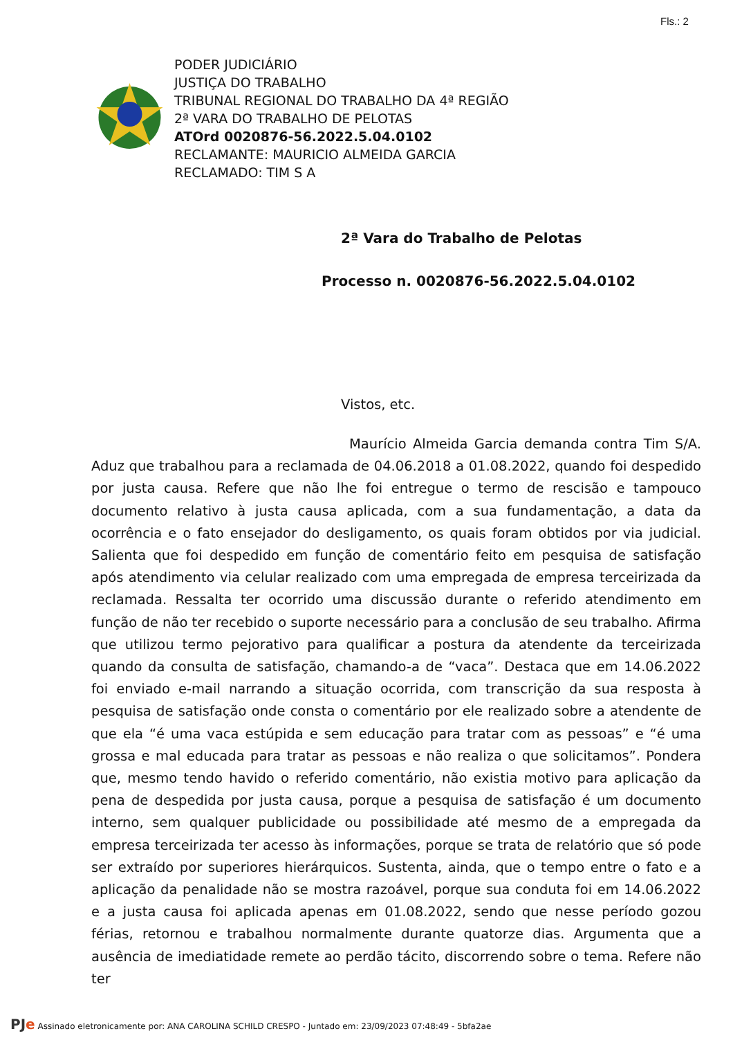Fls.: 2
PODER JUDICIÁRIO
JUSTIÇA DO TRABALHO
TRIBUNAL REGIONAL DO TRABALHO DA 4ª REGIÃO
2ª VARA DO TRABALHO DE PELOTAS
ATOrd 0020876-56.2022.5.04.0102
RECLAMANTE: MAURICIO ALMEIDA GARCIA
RECLAMADO: TIM S A
2ª Vara do Trabalho de Pelotas
Processo n. 0020876-56.2022.5.04.0102
Vistos, etc.
Maurício Almeida Garcia demanda contra Tim S/A. Aduz que trabalhou para a reclamada de 04.06.2018 a 01.08.2022, quando foi despedido por justa causa. Refere que não lhe foi entregue o termo de rescisão e tampouco documento relativo à justa causa aplicada, com a sua fundamentação, a data da ocorrência e o fato ensejador do desligamento, os quais foram obtidos por via judicial. Salienta que foi despedido em função de comentário feito em pesquisa de satisfação após atendimento via celular realizado com uma empregada de empresa terceirizada da reclamada. Ressalta ter ocorrido uma discussão durante o referido atendimento em função de não ter recebido o suporte necessário para a conclusão de seu trabalho. Afirma que utilizou termo pejorativo para qualificar a postura da atendente da terceirizada quando da consulta de satisfação, chamando-a de “vaca”. Destaca que em 14.06.2022 foi enviado e-mail narrando a situação ocorrida, com transcrição da sua resposta à pesquisa de satisfação onde consta o comentário por ele realizado sobre a atendente de que ela “é uma vaca estúpida e sem educação para tratar com as pessoas” e “é uma grossa e mal educada para tratar as pessoas e não realiza o que solicitamos”. Pondera que, mesmo tendo havido o referido comentário, não existia motivo para aplicação da pena de despedida por justa causa, porque a pesquisa de satisfação é um documento interno, sem qualquer publicidade ou possibilidade até mesmo de a empregada da empresa terceirizada ter acesso às informações, porque se trata de relatório que só pode ser extraído por superiores hierárquicos. Sustenta, ainda, que o tempo entre o fato e a aplicação da penalidade não se mostra razoável, porque sua conduta foi em 14.06.2022 e a justa causa foi aplicada apenas em 01.08.2022, sendo que nesse período gozou férias, retornou e trabalhou normalmente durante quatorze dias. Argumenta que a ausência de imediatidade remete ao perdão tácito, discorrendo sobre o tema. Refere não ter
PJe Assinado eletronicamente por: ANA CAROLINA SCHILD CRESPO - Juntado em: 23/09/2023 07:48:49 - 5bfa2ae